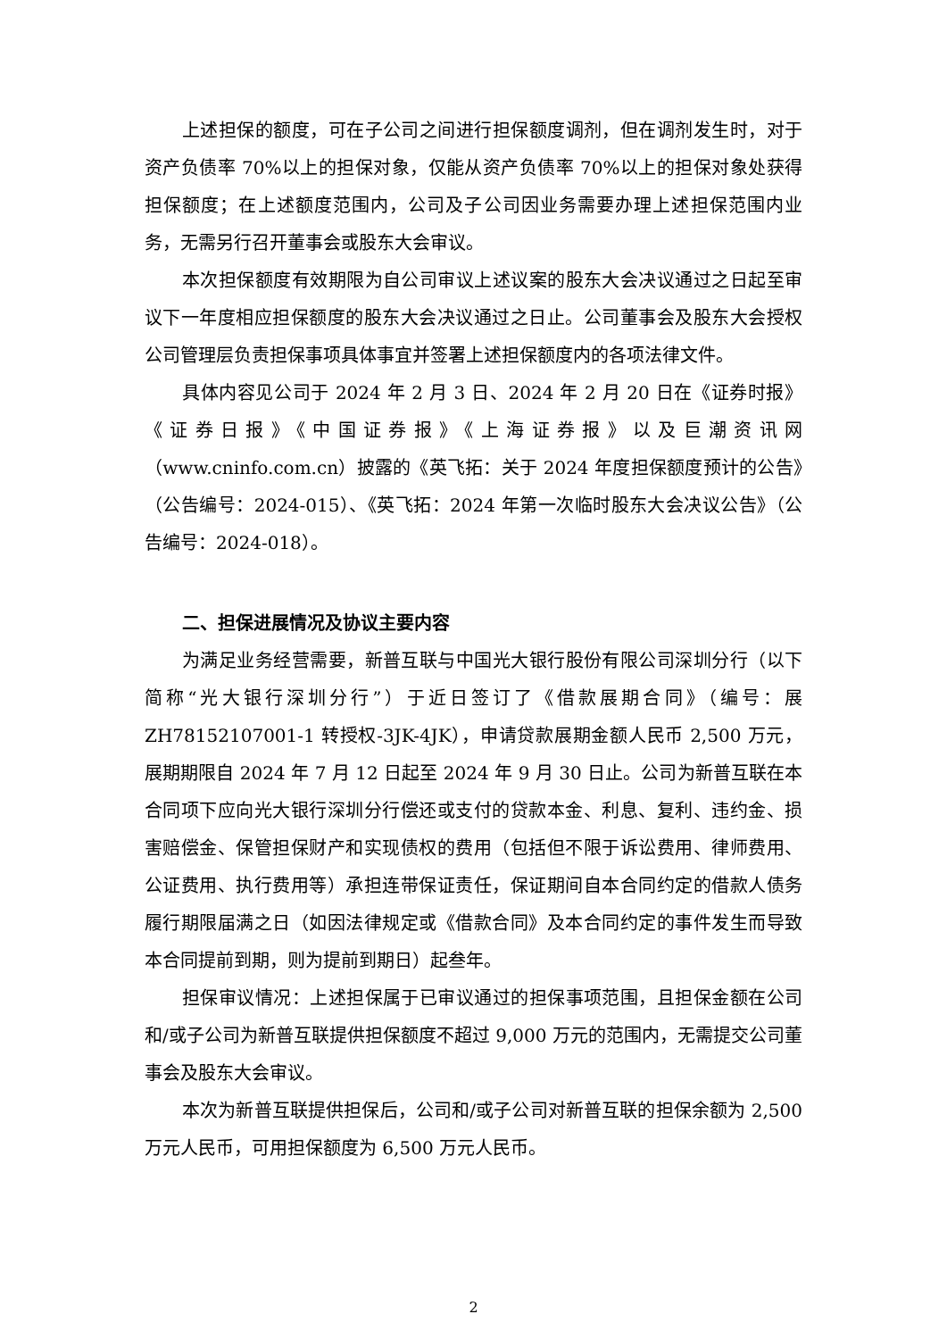上述担保的额度，可在子公司之间进行担保额度调剂，但在调剂发生时，对于资产负债率 70%以上的担保对象，仅能从资产负债率 70%以上的担保对象处获得担保额度；在上述额度范围内，公司及子公司因业务需要办理上述担保范围内业务，无需另行召开董事会或股东大会审议。
本次担保额度有效期限为自公司审议上述议案的股东大会决议通过之日起至审议下一年度相应担保额度的股东大会决议通过之日止。公司董事会及股东大会授权公司管理层负责担保事项具体事宜并签署上述担保额度内的各项法律文件。
具体内容见公司于 2024 年 2 月 3 日、2024 年 2 月 20 日在《证券时报》《证券日报》《中国证券报》《上海证券报》以及巨潮资讯网（www.cninfo.com.cn）披露的《英飞拓：关于 2024 年度担保额度预计的公告》（公告编号：2024-015）、《英飞拓：2024 年第一次临时股东大会决议公告》（公告编号：2024-018）。
二、担保进展情况及协议主要内容
为满足业务经营需要，新普互联与中国光大银行股份有限公司深圳分行（以下简称“光大银行深圳分行”）于近日签订了《借款展期合同》（编号：展ZH78152107001-1 转授权-3JK-4JK），申请贷款展期金额人民币 2,500 万元，展期期限自 2024 年 7 月 12 日起至 2024 年 9 月 30 日止。公司为新普互联在本合同项下应向光大银行深圳分行偿还或支付的贷款本金、利息、复利、违约金、损害赔偿金、保管担保财产和实现债权的费用（包括但不限于诉讼费用、律师费用、公证费用、执行费用等）承担连带保证责任，保证期间自本合同约定的借款人债务履行期限届满之日（如因法律规定或《借款合同》及本合同约定的事件发生而导致本合同提前到期，则为提前到期日）起叁年。
担保审议情况：上述担保属于已审议通过的担保事项范围，且担保金额在公司和/或子公司为新普互联提供担保额度不超过 9,000 万元的范围内，无需提交公司董事会及股东大会审议。
本次为新普互联提供担保后，公司和/或子公司对新普互联的担保余额为 2,500 万元人民币，可用担保额度为 6,500 万元人民币。
2